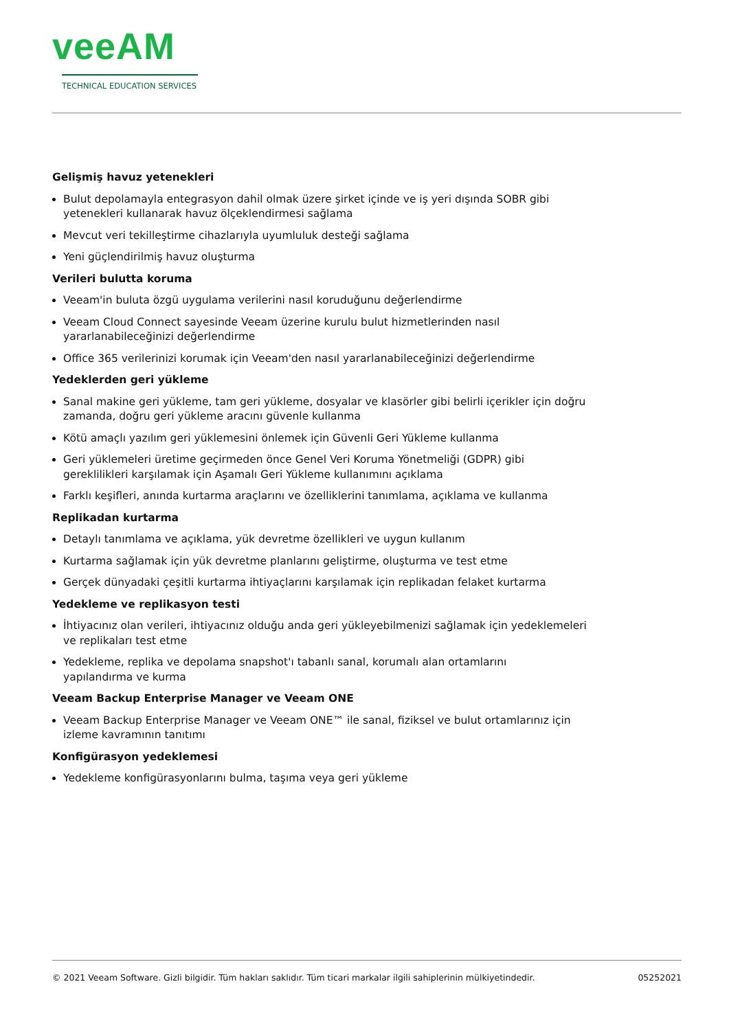veeAM
TECHNICAL EDUCATION SERVICES
Gelişmiş havuz yetenekleri
Bulut depolamayla entegrasyon dahil olmak üzere şirket içinde ve iş yeri dışında SOBR gibi yetenekleri kullanarak havuz ölçeklendirmesi sağlama
Mevcut veri tekilleştirme cihazlarıyla uyumluluk desteği sağlama
Yeni güçlendirilmiş havuz oluşturma
Verileri bulutta koruma
Veeam'in buluta özgü uygulama verilerini nasıl koruduğunu değerlendirme
Veeam Cloud Connect sayesinde Veeam üzerine kurulu bulut hizmetlerinden nasıl yararlanabileceğinizi değerlendirme
Office 365 verilerinizi korumak için Veeam'den nasıl yararlanabileceğinizi değerlendirme
Yedeklerden geri yükleme
Sanal makine geri yükleme, tam geri yükleme, dosyalar ve klasörler gibi belirli içerikler için doğru zamanda, doğru geri yükleme aracını güvenle kullanma
Kötü amaçlı yazılım geri yüklemesini önlemek için Güvenli Geri Yükleme kullanma
Geri yüklemeleri üretime geçirmeden önce Genel Veri Koruma Yönetmeliği (GDPR) gibi gereklilikleri karşılamak için Aşamalı Geri Yükleme kullanımını açıklama
Farklı keşifleri, anında kurtarma araçlarını ve özelliklerini tanımlama, açıklama ve kullanma
Replikadan kurtarma
Detaylı tanımlama ve açıklama, yük devretme özellikleri ve uygun kullanım
Kurtarma sağlamak için yük devretme planlarını geliştirme, oluşturma ve test etme
Gerçek dünyadaki çeşitli kurtarma ihtiyaçlarını karşılamak için replikadan felaket kurtarma
Yedekleme ve replikasyon testi
İhtiyacınız olan verileri, ihtiyacınız olduğu anda geri yükleyebilmenizi sağlamak için yedeklemeleri ve replikaları test etme
Yedekleme, replika ve depolama snapshot'ı tabanlı sanal, korumalı alan ortamlarını
yapılandırma ve kurma
Veeam Backup Enterprise Manager ve Veeam ONE
Veeam Backup Enterprise Manager ve Veeam ONE™ ile sanal, fiziksel ve bulut ortamlarınız için izleme kavramının tanıtımı
Konfigürasyon yedeklemesi
Yedekleme konfigürasyonlarını bulma, taşıma veya geri yükleme
© 2021 Veeam Software. Gizli bilgidir. Tüm hakları saklıdır. Tüm ticari markalar ilgili sahiplerinin mülkiyetindedir. 05252021